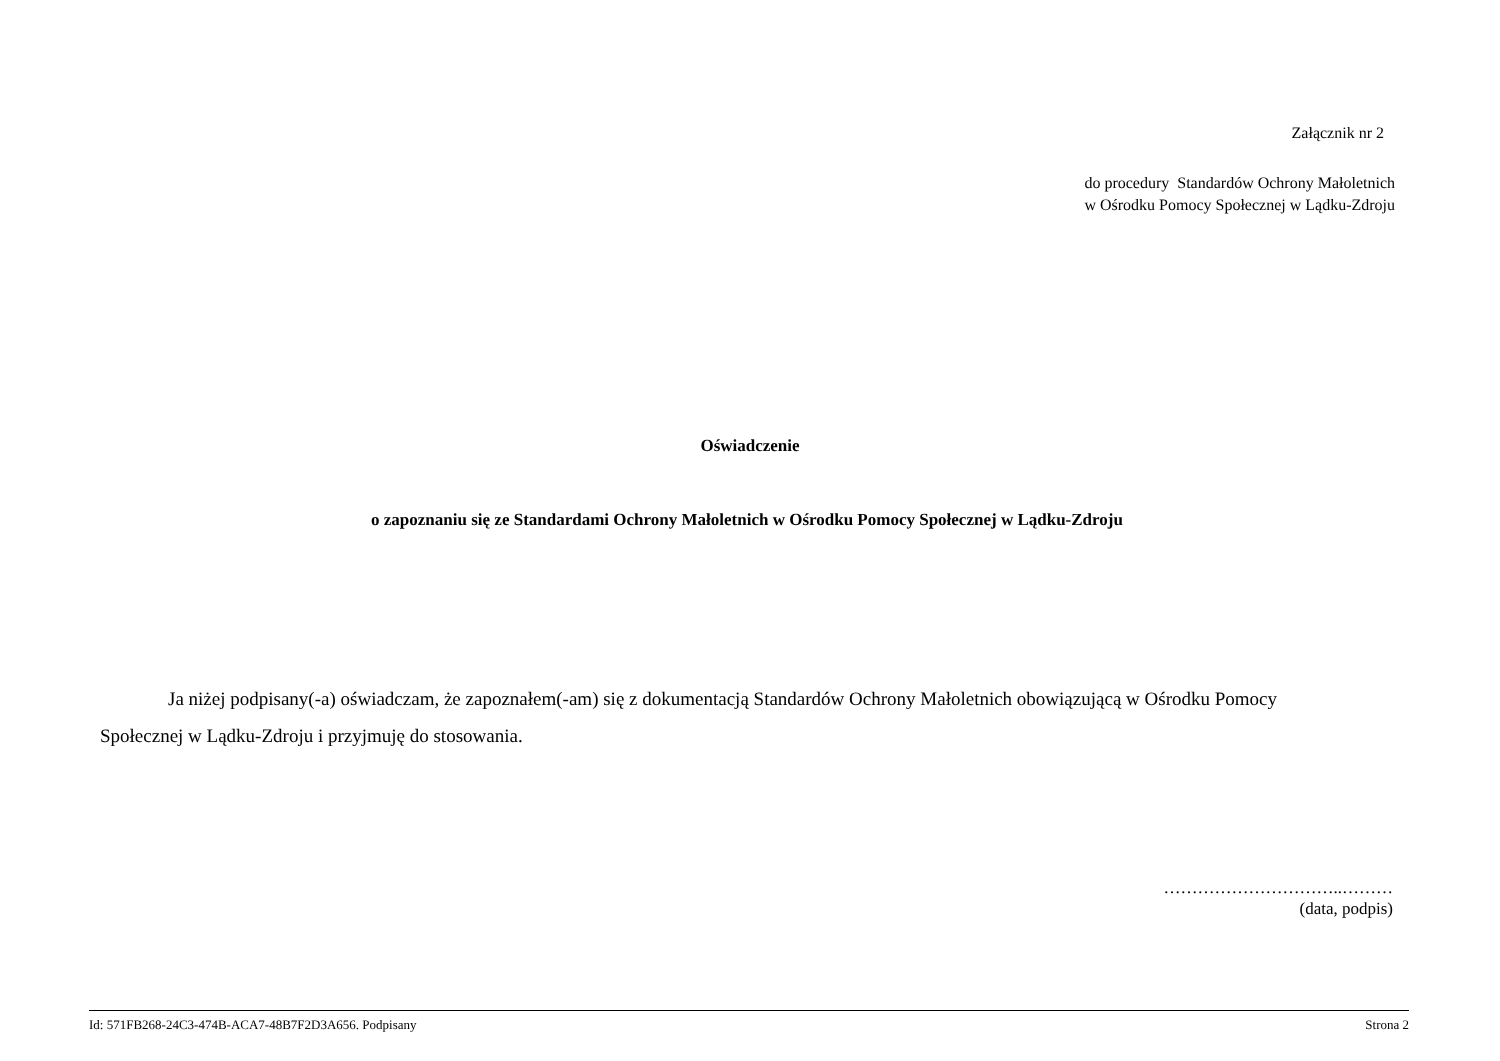Załącznik nr 2
do procedury Standardów Ochrony Małoletnich
w Ośrodku Pomocy Społecznej w Lądku-Zdroju
Oświadczenie
o zapoznaniu się ze Standardami Ochrony Małoletnich w Ośrodku Pomocy Społecznej w Lądku-Zdroju
Ja niżej podpisany(-a) oświadczam, że zapoznałem(-am) się z dokumentacją Standardów Ochrony Małoletnich obowiązującą w Ośrodku Pomocy Społecznej w Lądku-Zdroju i przyjmuję do stosowania.
…………………………..………
(data, podpis)
Id: 571FB268-24C3-474B-ACA7-48B7F2D3A656. Podpisany Strona 2